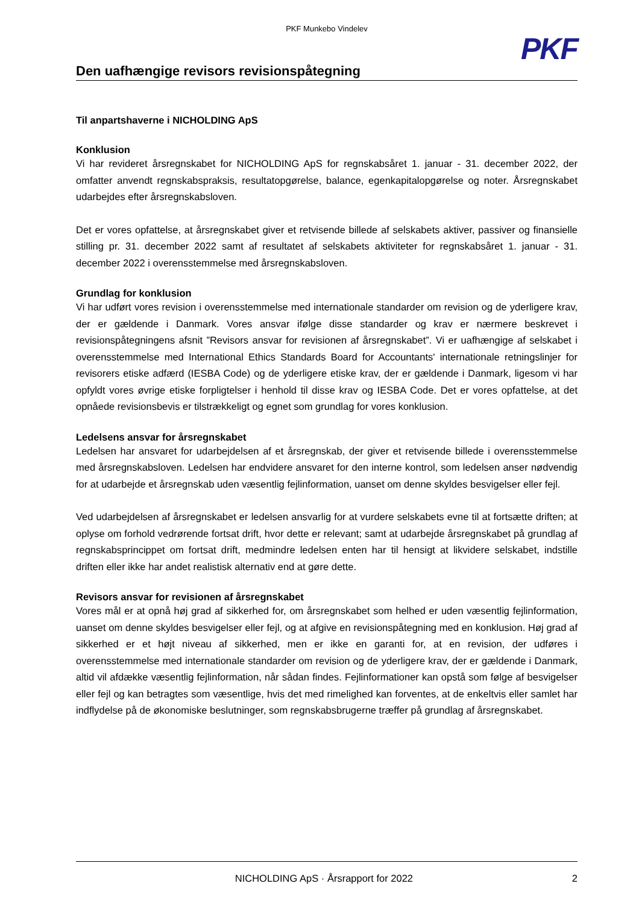PKF Munkebo Vindelev
PKF
Den uafhængige revisors revisionspåtegning
Til anpartshaverne i NICHOLDING ApS
Konklusion
Vi har revideret årsregnskabet for NICHOLDING ApS for regnskabsåret 1. januar - 31. december 2022, der omfatter anvendt regnskabspraksis, resultatopgørelse, balance, egenkapitalopgørelse og noter. Årsregnskabet udarbejdes efter årsregnskabsloven.
Det er vores opfattelse, at årsregnskabet giver et retvisende billede af selskabets aktiver, passiver og finansielle stilling pr. 31. december 2022 samt af resultatet af selskabets aktiviteter for regnskabsåret 1. januar - 31. december 2022 i overensstemmelse med årsregnskabsloven.
Grundlag for konklusion
Vi har udført vores revision i overensstemmelse med internationale standarder om revision og de yderligere krav, der er gældende i Danmark. Vores ansvar ifølge disse standarder og krav er nærmere beskrevet i revisionspåtegningens afsnit ”Revisors ansvar for revisionen af årsregnskabet”. Vi er uafhængige af selskabet i overensstemmelse med International Ethics Standards Board for Accountants' internationale retningslinjer for revisorers etiske adfærd (IESBA Code) og de yderligere etiske krav, der er gældende i Danmark, ligesom vi har opfyldt vores øvrige etiske forpligtelser i henhold til disse krav og IESBA Code. Det er vores opfattelse, at det opnåede revisionsbevis er tilstrækkeligt og egnet som grundlag for vores konklusion.
Ledelsens ansvar for årsregnskabet
Ledelsen har ansvaret for udarbejdelsen af et årsregnskab, der giver et retvisende billede i overensstemmelse med årsregnskabsloven. Ledelsen har endvidere ansvaret for den interne kontrol, som ledelsen anser nødvendig for at udarbejde et årsregnskab uden væsentlig fejlinformation, uanset om denne skyldes besvigelser eller fejl.
Ved udarbejdelsen af årsregnskabet er ledelsen ansvarlig for at vurdere selskabets evne til at fortsætte driften; at oplyse om forhold vedrørende fortsat drift, hvor dette er relevant; samt at udarbejde årsregnskabet på grundlag af regnskabsprincippet om fortsat drift, medmindre ledelsen enten har til hensigt at likvidere selskabet, indstille driften eller ikke har andet realistisk alternativ end at gøre dette.
Revisors ansvar for revisionen af årsregnskabet
Vores mål er at opnå høj grad af sikkerhed for, om årsregnskabet som helhed er uden væsentlig fejlinformation, uanset om denne skyldes besvigelser eller fejl, og at afgive en revisionspåtegning med en konklusion. Høj grad af sikkerhed er et højt niveau af sikkerhed, men er ikke en garanti for, at en revision, der udføres i overensstemmelse med internationale standarder om revision og de yderligere krav, der er gældende i Danmark, altid vil afdække væsentlig fejlinformation, når sådan findes. Fejlinformationer kan opstå som følge af besvigelser eller fejl og kan betragtes som væsentlige, hvis det med rimelighed kan forventes, at de enkeltvis eller samlet har indflydelse på de økonomiske beslutninger, som regnskabsbrugerne træffer på grundlag af årsregnskabet.
NICHOLDING ApS · Årsrapport for 2022 2